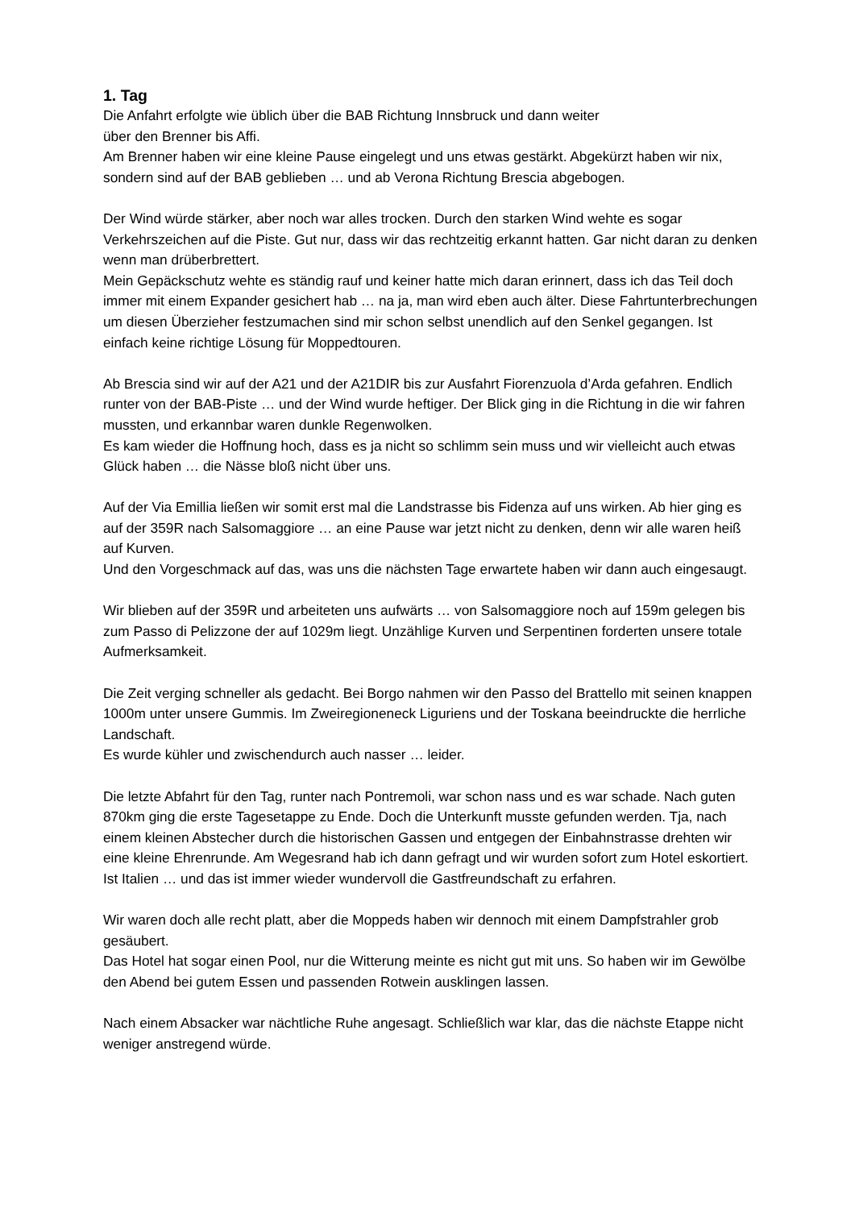1. Tag
Die Anfahrt erfolgte wie üblich über die BAB Richtung Innsbruck und dann weiter
über den Brenner bis Affi.
Am Brenner haben wir eine kleine Pause eingelegt und uns etwas gestärkt. Abgekürzt haben wir nix, sondern sind auf der BAB geblieben … und ab Verona Richtung Brescia abgebogen.
Der Wind würde stärker, aber noch war alles trocken. Durch den starken Wind wehte es sogar Verkehrszeichen auf die Piste. Gut nur, dass wir das rechtzeitig erkannt hatten. Gar nicht daran zu denken wenn man drüberbrettert.
Mein Gepäckschutz wehte es ständig rauf und keiner hatte mich daran erinnert, dass ich das Teil doch immer mit einem Expander gesichert hab … na ja, man wird eben auch älter. Diese Fahrtunterbrechungen um diesen Überzieher festzumachen sind mir schon selbst unendlich auf den Senkel gegangen. Ist einfach keine richtige Lösung für Moppedtouren.
Ab Brescia sind wir auf der A21 und der A21DIR bis zur Ausfahrt Fiorenzuola d’Arda gefahren. Endlich runter von der BAB-Piste … und der Wind wurde heftiger. Der Blick ging in die Richtung in die wir fahren mussten, und erkannbar waren dunkle Regenwolken.
Es kam wieder die Hoffnung hoch, dass es ja nicht so schlimm sein muss und wir vielleicht auch etwas Glück haben … die Nässe bloß nicht über uns.
Auf der Via Emillia ließen wir somit erst mal die Landstrasse bis Fidenza auf uns wirken. Ab hier ging es auf der 359R nach Salsomaggiore … an eine Pause war jetzt nicht zu denken, denn wir alle waren heiß auf Kurven.
Und den Vorgeschmack auf das, was uns die nächsten Tage erwartete haben wir dann auch eingesaugt.
Wir blieben auf der 359R und arbeiteten uns aufwärts … von Salsomaggiore noch auf 159m gelegen bis zum Passo di Pelizzone der auf 1029m liegt. Unzählige Kurven und Serpentinen forderten unsere totale Aufmerksamkeit.
Die Zeit verging schneller als gedacht. Bei Borgo nahmen wir den Passo del Brattello mit seinen knappen 1000m unter unsere Gummis. Im Zweiregioneneck Liguriens und der Toskana beeindruckte die herrliche Landschaft.
Es wurde kühler und zwischendurch auch nasser … leider.
Die letzte Abfahrt für den Tag, runter nach Pontremoli, war schon nass und es war schade. Nach guten 870km ging die erste Tagesetappe zu Ende. Doch die Unterkunft musste gefunden werden. Tja, nach einem kleinen Abstecher durch die historischen Gassen und entgegen der Einbahnstrasse drehten wir eine kleine Ehrenrunde. Am Wegesrand hab ich dann gefragt und wir wurden sofort zum Hotel eskortiert. Ist Italien … und das ist immer wieder wundervoll die Gastfreundschaft zu erfahren.
Wir waren doch alle recht platt, aber die Moppeds haben wir dennoch mit einem Dampfstrahler grob gesäubert.
Das Hotel hat sogar einen Pool, nur die Witterung meinte es nicht gut mit uns. So haben wir im Gewölbe den Abend bei gutem Essen und passenden Rotwein ausklingen lassen.
Nach einem Absacker war nächtliche Ruhe angesagt. Schließlich war klar, das die nächste Etappe nicht weniger anstregend würde.